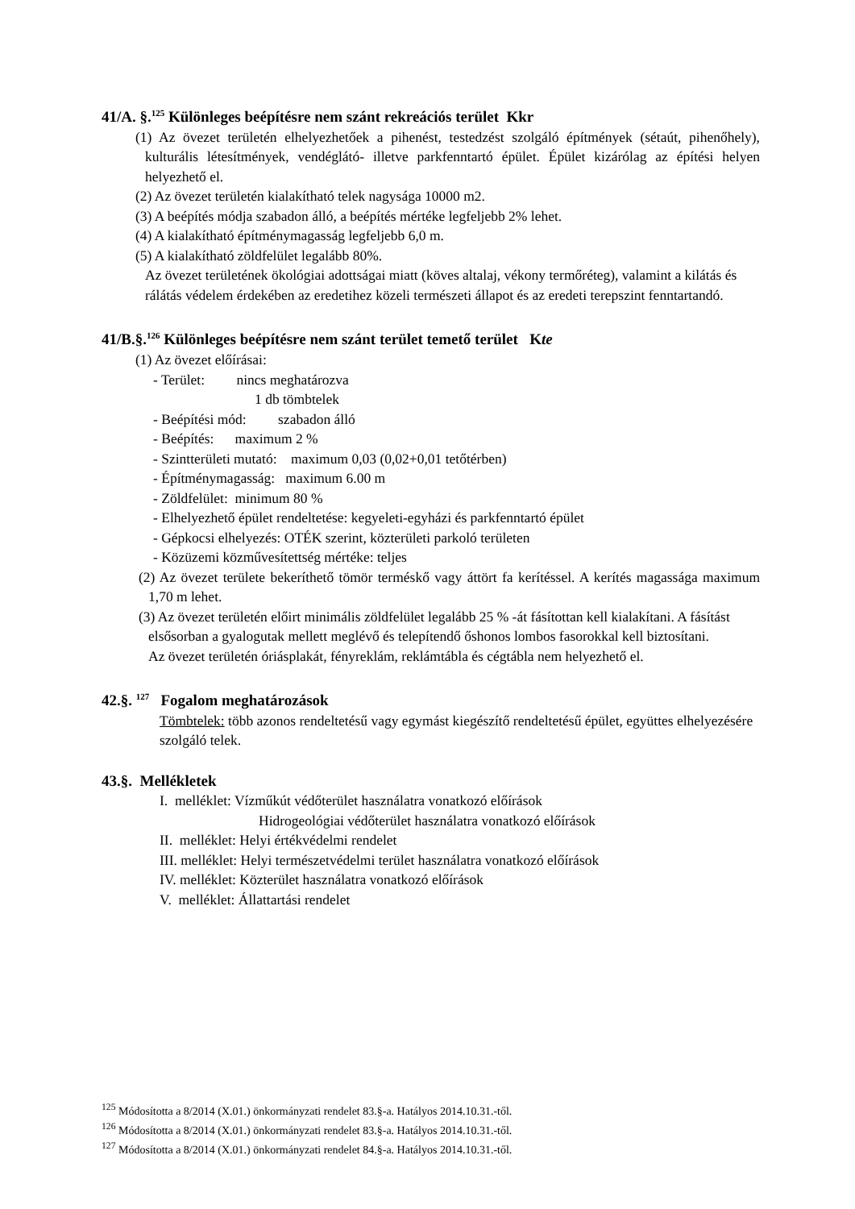41/A. §.<sup>125</sup> Különleges beépítésre nem szánt rekreációs terület Kkr
(1) Az övezet területén elhelyezhetőek a pihenést, testedzést szolgáló építmények (sétaút, pihenőhely), kulturális létesítmények, vendéglátó- illetve parkfenntartó épület. Épület kizárólag az építési helyen helyezhető el.
(2) Az övezet területén kialakítható telek nagysága 10000 m2.
(3) A beépítés módja szabadon álló, a beépítés mértéke legfeljebb 2% lehet.
(4) A kialakítható építménymagasság legfeljebb 6,0 m.
(5) A kialakítható zöldfelület legalább 80%.
Az övezet területének ökológiai adottságai miatt (köves altalaj, vékony termőréteg), valamint a kilátás és rálátás védelem érdekében az eredetihez közeli természeti állapot és az eredeti terepszint fenntartandó.
41/B.§.<sup>126</sup> Különleges beépítésre nem szánt terület temető terület Kte
(1) Az övezet előírásai:
- Terület: nincs meghatározva
1 db tömbtelek
- Beépítési mód: szabadon álló
- Beépítés: maximum 2 %
- Szintterületi mutató: maximum 0,03 (0,02+0,01 tetőtérben)
- Építménymagasság: maximum 6.00 m
- Zöldfelület: minimum 80 %
- Elhelyezhető épület rendeltetése: kegyeleti-egyházi és parkfenntartó épület
- Gépkocsi elhelyezés: OTÉK szerint, közterületi parkoló területen
- Közüzemi közművesítettség mértéke: teljes
(2) Az övezet területe bekeríthető tömör terméskő vagy áttört fa kerítéssel. A kerítés magassága maximum 1,70 m lehet.
(3) Az övezet területén előirt minimális zöldfelület legalább 25 % -át fásítottan kell kialakítani. A fásítást elsősorban a gyalogutak mellett meglévő és telepítendő őshonos lombos fasorokkal kell biztosítani.
Az övezet területén óriásplakát, fényreklám, reklámtábla és cégtábla nem helyezhető el.
42.§. <sup>127</sup> Fogalom meghatározások
Tömbtelek: több azonos rendeltetésű vagy egymást kiegészítő rendeltetésű épület, együttes elhelyezésére szolgáló telek.
43.§. Mellékletek
I. melléklet: Vízműkút védőterület használatra vonatkozó előírások
Hidrogeológiai védőterület használatra vonatkozó előírások
II. melléklet: Helyi értékvédelmi rendelet
III. melléklet: Helyi természetvédelmi terület használatra vonatkozó előírások
IV. melléklet: Közterület használatra vonatkozó előírások
V. melléklet: Állattartási rendelet
<sup>125</sup> Módosította a 8/2014 (X.01.) önkormányzati rendelet 83.§-a. Hatályos 2014.10.31.-től.
<sup>126</sup> Módosította a 8/2014 (X.01.) önkormányzati rendelet 83.§-a. Hatályos 2014.10.31.-től.
<sup>127</sup> Módosította a 8/2014 (X.01.) önkormányzati rendelet 84.§-a. Hatályos 2014.10.31.-től.